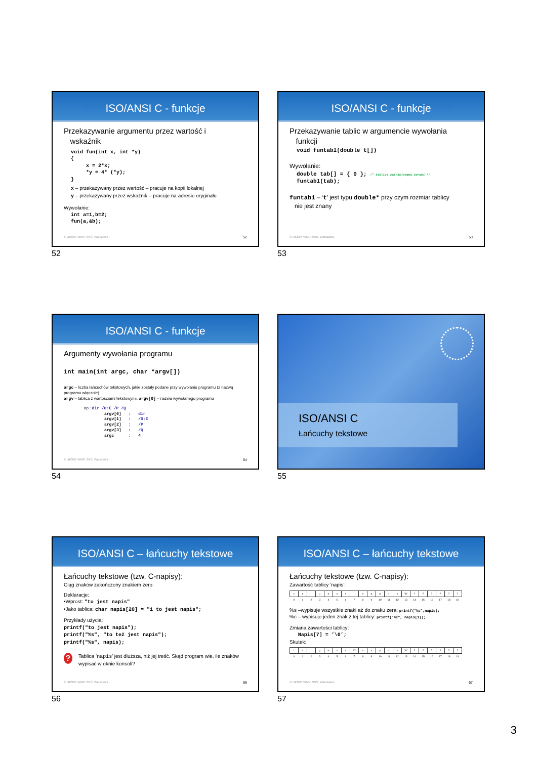ISO/ANSI C - funkcje
Przekazywanie argumentu przez wartość i
wskaźnik
void fun(int x, int *y)
{
     x = 2*x;
     *y = 4* (*y);
}
x – przekazywany przez wartość – pracuje na kopii lokalnej
y – przekazywany przez wskaźnik – pracuje na adresie oryginału
Wywołanie:
int a=1,b=2;
fun(a,&b);
© UKSW, WMP. SNS, Warszawa 52
52
ISO/ANSI C - funkcje
Przekazywanie tablic w argumencie wywołania
funkcji
void funtab1(double t[])
Wywołanie:
double tab[] = { 0 }; /* tablica zainicjowana zerami */
funtab1(tab);
funtab1 – ‘t’ jest typu double* przy czym rozmiar tablicy
nie jest znany
© UKSW, WMP. SNS, Warszawa 53
53
ISO/ANSI C - funkcje
Argumenty wywołania programu
int main(int argc, char *argv[])
argc – liczba łańcuchów tekstowych, jakie zostały podane przy wywołaniu programu (z nazwą programu włącznie)
argv – tablica z wartościami tekstowymi, argv[0] – nazwa wywołanego programu
np.: dir /O:E /P /Q
argv[0]   :   dir
argv[1]   :   /O:E
argv[2]   :   /P
argv[3]   :   /Q
argc      :   4
© UKSW, WMP. SNS, Warszawa 54
54
ISO/ANSI C
Łańcuchy tekstowe
55
ISO/ANSI C – łańcuchy tekstowe
Łańcuchy tekstowe (tzw. C-napisy):
Ciąg znaków zakończony znakiem zero.
Deklaracje:
•Wprost: "to jest napis"
•Jako tablica: char napis[20] = "i to jest napis";
Przykłady użycia:
printf("to jest napis");
printf("%s", "to też jest napis");
printf("%s", napis);
? Tablica ’napis’ jest dłuższa, niż jej treść. Skąd program wie, ile znaków wypisać w oknie konsoli?
© UKSW, WMP. SNS, Warszawa 56
56
ISO/ANSI C – łańcuchy tekstowe
Łańcuchy tekstowe (tzw. C-napisy):
Zawartość tablicy ’napis’:
| t | o | | j | e | s | t | | n | a | p | i | s | '\0' | ? | ? | ? | ? | ? | ? |
| 0 | 1 | 2 | 3 | 4 | 5 | 6 | 7 | 8 | 9 | 10 | 11 | 12 | 13 | 14 | 15 | 16 | 17 | 18 | 19 |
%s –wypisuje wszystkie znaki aż do znaku zera: printf("%s",napis);
%c – wypisuje jeden znak z tej tablicy: printf("%c", napis[1]);
Zmiana zawartości tablicy:
Napis[7] = ’\0’;
Skutek:
| t | o | | j | e | s | t | '\0' | n | a | p | i | s | '\0' | ? | ? | ? | ? | ? | ? |
| 0 | 1 | 2 | 3 | 4 | 5 | 6 | 7 | 8 | 9 | 10 | 11 | 12 | 13 | 14 | 15 | 16 | 17 | 18 | 19 |
© UKSW, WMP. SNS, Warszawa 57
57
3